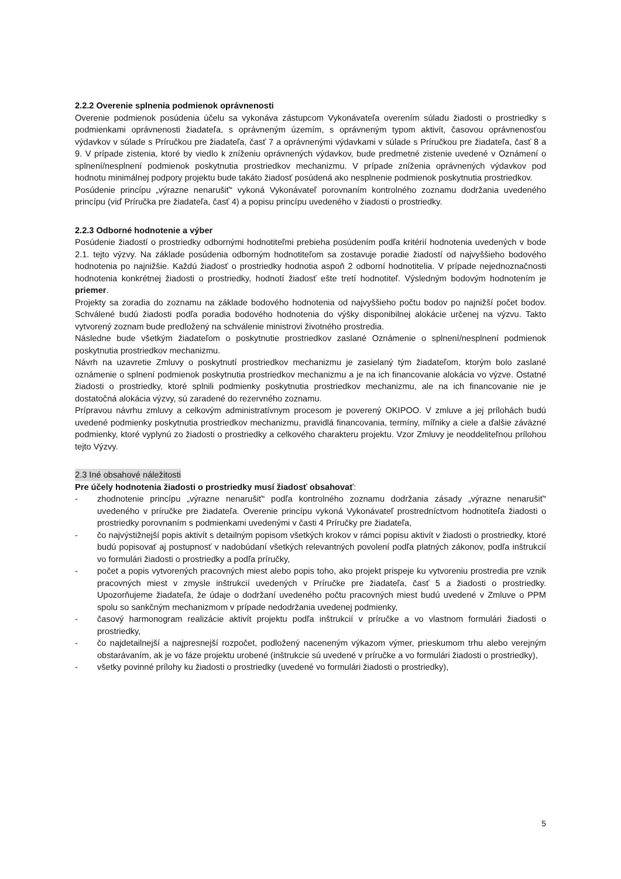2.2.2 Overenie splnenia podmienok oprávnenosti
Overenie podmienok posúdenia účelu sa vykonáva zástupcom Vykonávateľa overením súladu žiadosti o prostriedky s podmienkami oprávnenosti žiadateľa, s oprávneným územím, s oprávneným typom aktivít, časovou oprávnenosťou výdavkov v súlade s Príručkou pre žiadateľa, časť 7 a oprávnenými výdavkami v súlade s Príručkou pre žiadateľa, časť 8 a 9. V prípade zistenia, ktoré by viedlo k zníženiu oprávnených výdavkov, bude predmetné zistenie uvedené v Oznámení o splnení/nesplnení podmienok poskytnutia prostriedkov mechanizmu. V prípade zníženia oprávnených výdavkov pod hodnotu minimálnej podpory projektu bude takáto žiadosť posúdená ako nesplnenie podmienok poskytnutia prostriedkov.
Posúdenie princípu „výrazne nenarušiť“ vykoná Vykonávateľ porovnaním kontrolného zoznamu dodržania uvedeného princípu (viď Príručka pre žiadateľa, časť 4) a popisu princípu uvedeného v žiadosti o prostriedky.
2.2.3 Odborné hodnotenie a výber
Posúdenie žiadostí o prostriedky odbornými hodnotiteľmi prebieha posúdením podľa kritérií hodnotenia uvedených v bode 2.1. tejto výzvy. Na základe posúdenia odborným hodnotiteľom sa zostavuje poradie žiadostí od najvyššieho bodového hodnotenia po najnižšie. Každú žiadosť o prostriedky hodnotia aspoň 2 odborní hodnotitelia. V prípade nejednoznačnosti hodnotenia konkrétnej žiadosti o prostriedky, hodnotí žiadosť ešte tretí hodnotiteľ. Výsledným bodovým hodnotením je priemer.
Projekty sa zoradia do zoznamu na základe bodového hodnotenia od najvyššieho počtu bodov po najnižší počet bodov. Schválené budú žiadosti podľa poradia bodového hodnotenia do výšky disponibilnej alokácie určenej na výzvu. Takto vytvorený zoznam bude predložený na schválenie ministrovi životného prostredia.
Následne bude všetkým žiadateľom o poskytnutie prostriedkov zaslané Oznámenie o splnení/nesplnení podmienok poskytnutia prostriedkov mechanizmu.
Návrh na uzavretie Zmluvy o poskytnutí prostriedkov mechanizmu je zasielaný tým žiadateľom, ktorým bolo zaslané oznámenie o splnení podmienok poskytnutia prostriedkov mechanizmu a je na ich financovanie alokácia vo výzve. Ostatné žiadosti o prostriedky, ktoré splnili podmienky poskytnutia prostriedkov mechanizmu, ale na ich financovanie nie je dostatočná alokácia výzvy, sú zaradené do rezervného zoznamu.
Prípravou návrhu zmluvy a celkovým administratívnym procesom je poverený OKIPOO. V zmluve a jej prílohách budú uvedené podmienky poskytnutia prostriedkov mechanizmu, pravidlá financovania, termíny, míľniky a ciele a ďalšie záväzné podmienky, ktoré vyplynú zo žiadosti o prostriedky a celkového charakteru projektu. Vzor Zmluvy je neoddeliteľnou prílohou tejto Výzvy.
2.3 Iné obsahové náležitosti
Pre účely hodnotenia žiadosti o prostriedky musí žiadosť obsahovať:
- zhodnotenie princípu „výrazne nenarušiť“ podľa kontrolného zoznamu dodržania zásady „výrazne nenarušiť“ uvedeného v príručke pre žiadateľa. Overenie princípu vykoná Vykonávateľ prostredníctvom hodnotiteľa žiadosti o prostriedky porovnaním s podmienkami uvedenými v časti 4 Príručky pre žiadateľa,
- čo najvýstižnejší popis aktivít s detailným popisom všetkých krokov v rámci popisu aktivít v žiadosti o prostriedky, ktoré budú popisovať aj postupnosť v nadobúdaní všetkých relevantných povolení podľa platných zákonov, podľa inštrukcií vo formulári žiadosti o prostriedky a podľa príručky,
- počet a popis vytvorených pracovných miest alebo popis toho, ako projekt prispeje ku vytvoreniu prostredia pre vznik pracovných miest v zmysle inštrukcií uvedených v Príručke pre žiadateľa, časť 5 a žiadosti o prostriedky. Upozorňujeme žiadateľa, že údaje o dodržaní uvedeného počtu pracovných miest budú uvedené v Zmluve o PPM spolu so sankčným mechanizmom v prípade nedodržania uvedenej podmienky,
- časový harmonogram realizácie aktivít projektu podľa inštrukcií v príručke a vo vlastnom formulári žiadosti o prostriedky,
- čo najdetailnejší a najpresnejší rozpočet, podložený naceneným výkazom výmer, prieskumom trhu alebo verejným obstarávaním, ak je vo fáze projektu urobené (inštrukcie sú uvedené v príručke a vo formulári žiadosti o prostriedky),
- všetky povinné prílohy ku žiadosti o prostriedky (uvedené vo formulári žiadosti o prostriedky),
5